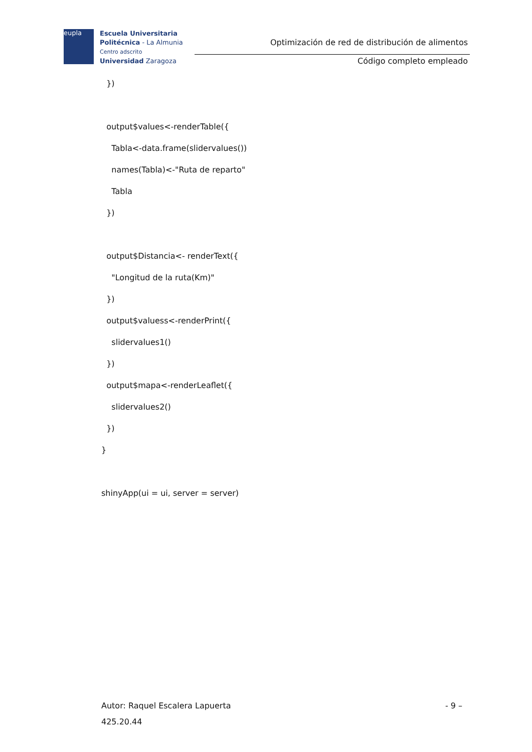eupla
Escuela Universitaria
Politécnica - La Almunia
Centro adscrito
Universidad Zaragoza
Optimización de red de distribución de alimentos
Código completo empleado
})
output$values<-renderTable({
Tabla<-data.frame(slidervalues())
names(Tabla)<-"Ruta de reparto"
Tabla
})
output$Distancia<- renderText({
"Longitud de la ruta(Km)"
})
output$valuess<-renderPrint({
slidervalues1()
})
output$mapa<-renderLeaflet({
slidervalues2()
})
}
shinyApp(ui = ui, server = server)
- 9 – Autor: Raquel Escalera Lapuerta
425.20.44